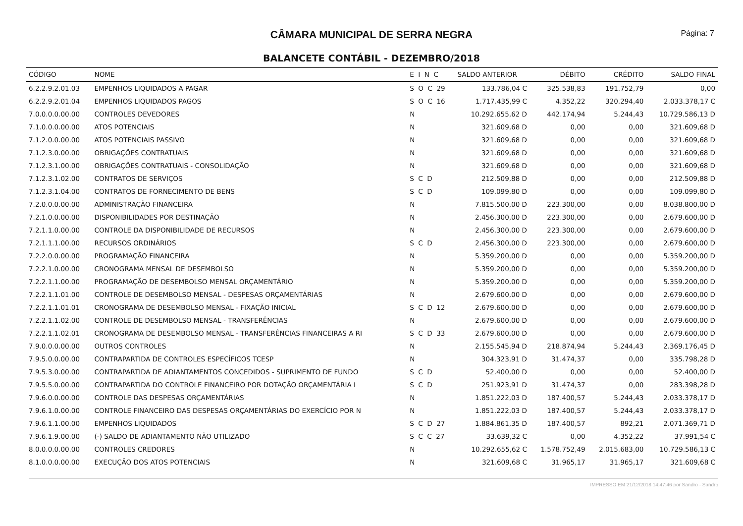CÂMARA MUNICIPAL DE SERRA NEGRA
Página: 7
BALANCETE CONTÁBIL - DEZEMBRO/2018
| CÓDIGO | NOME | E I N C | SALDO ANTERIOR | DÉBITO | CRÉDITO | SALDO FINAL |
| --- | --- | --- | --- | --- | --- | --- |
| 6.2.2.9.2.01.03 | EMPENHOS LIQUIDADOS A PAGAR | S O C 29 | 133.786,04 C | 325.538,83 | 191.752,79 | 0,00 |
| 6.2.2.9.2.01.04 | EMPENHOS LIQUIDADOS PAGOS | S O C 16 | 1.717.435,99 C | 4.352,22 | 320.294,40 | 2.033.378,17 C |
| 7.0.0.0.0.00.00 | CONTROLES DEVEDORES | N | 10.292.655,62 D | 442.174,94 | 5.244,43 | 10.729.586,13 D |
| 7.1.0.0.0.00.00 | ATOS POTENCIAIS | N | 321.609,68 D | 0,00 | 0,00 | 321.609,68 D |
| 7.1.2.0.0.00.00 | ATOS POTENCIAIS PASSIVO | N | 321.609,68 D | 0,00 | 0,00 | 321.609,68 D |
| 7.1.2.3.0.00.00 | OBRIGAÇÕES CONTRATUAIS | N | 321.609,68 D | 0,00 | 0,00 | 321.609,68 D |
| 7.1.2.3.1.00.00 | OBRIGAÇÕES CONTRATUAIS - CONSOLIDAÇÃO | N | 321.609,68 D | 0,00 | 0,00 | 321.609,68 D |
| 7.1.2.3.1.02.00 | CONTRATOS DE SERVIÇOS | S C D | 212.509,88 D | 0,00 | 0,00 | 212.509,88 D |
| 7.1.2.3.1.04.00 | CONTRATOS DE FORNECIMENTO DE BENS | S C D | 109.099,80 D | 0,00 | 0,00 | 109.099,80 D |
| 7.2.0.0.0.00.00 | ADMINISTRAÇÃO FINANCEIRA | N | 7.815.500,00 D | 223.300,00 | 0,00 | 8.038.800,00 D |
| 7.2.1.0.0.00.00 | DISPONIBILIDADES POR DESTINAÇÃO | N | 2.456.300,00 D | 223.300,00 | 0,00 | 2.679.600,00 D |
| 7.2.1.1.0.00.00 | CONTROLE DA DISPONIBILIDADE DE RECURSOS | N | 2.456.300,00 D | 223.300,00 | 0,00 | 2.679.600,00 D |
| 7.2.1.1.1.00.00 | RECURSOS ORDINÁRIOS | S C D | 2.456.300,00 D | 223.300,00 | 0,00 | 2.679.600,00 D |
| 7.2.2.0.0.00.00 | PROGRAMAÇÃO FINANCEIRA | N | 5.359.200,00 D | 0,00 | 0,00 | 5.359.200,00 D |
| 7.2.2.1.0.00.00 | CRONOGRAMA MENSAL DE DESEMBOLSO | N | 5.359.200,00 D | 0,00 | 0,00 | 5.359.200,00 D |
| 7.2.2.1.1.00.00 | PROGRAMAÇÃO DE DESEMBOLSO MENSAL ORÇAMENTÁRIO | N | 5.359.200,00 D | 0,00 | 0,00 | 5.359.200,00 D |
| 7.2.2.1.1.01.00 | CONTROLE DE DESEMBOLSO MENSAL - DESPESAS ORÇAMENTÁRIAS | N | 2.679.600,00 D | 0,00 | 0,00 | 2.679.600,00 D |
| 7.2.2.1.1.01.01 | CRONOGRAMA DE DESEMBOLSO MENSAL - FIXAÇÃO INICIAL | S C D 12 | 2.679.600,00 D | 0,00 | 0,00 | 2.679.600,00 D |
| 7.2.2.1.1.02.00 | CONTROLE DE DESEMBOLSO MENSAL - TRANSFERÊNCIAS | N | 2.679.600,00 D | 0,00 | 0,00 | 2.679.600,00 D |
| 7.2.2.1.1.02.01 | CRONOGRAMA DE DESEMBOLSO MENSAL - TRANSFERÊNCIAS FINANCEIRAS A RI | S C D 33 | 2.679.600,00 D | 0,00 | 0,00 | 2.679.600,00 D |
| 7.9.0.0.0.00.00 | OUTROS CONTROLES | N | 2.155.545,94 D | 218.874,94 | 5.244,43 | 2.369.176,45 D |
| 7.9.5.0.0.00.00 | CONTRAPARTIDA DE CONTROLES ESPECÍFICOS TCESP | N | 304.323,91 D | 31.474,37 | 0,00 | 335.798,28 D |
| 7.9.5.3.0.00.00 | CONTRAPARTIDA DE ADIANTAMENTOS CONCEDIDOS - SUPRIMENTO DE FUNDO | S C D | 52.400,00 D | 0,00 | 0,00 | 52.400,00 D |
| 7.9.5.5.0.00.00 | CONTRAPARTIDA DO CONTROLE FINANCEIRO POR DOTAÇÃO ORÇAMENTÁRIA I | S C D | 251.923,91 D | 31.474,37 | 0,00 | 283.398,28 D |
| 7.9.6.0.0.00.00 | CONTROLE DAS DESPESAS ORÇAMENTÁRIAS | N | 1.851.222,03 D | 187.400,57 | 5.244,43 | 2.033.378,17 D |
| 7.9.6.1.0.00.00 | CONTROLE FINANCEIRO DAS DESPESAS ORÇAMENTÁRIAS DO EXERCÍCIO POR N | N | 1.851.222,03 D | 187.400,57 | 5.244,43 | 2.033.378,17 D |
| 7.9.6.1.1.00.00 | EMPENHOS LIQUIDADOS | S C D 27 | 1.884.861,35 D | 187.400,57 | 892,21 | 2.071.369,71 D |
| 7.9.6.1.9.00.00 | (-) SALDO DE ADIANTAMENTO NÃO UTILIZADO | S C C 27 | 33.639,32 C | 0,00 | 4.352,22 | 37.991,54 C |
| 8.0.0.0.0.00.00 | CONTROLES CREDORES | N | 10.292.655,62 C | 1.578.752,49 | 2.015.683,00 | 10.729.586,13 C |
| 8.1.0.0.0.00.00 | EXECUÇÃO DOS ATOS POTENCIAIS | N | 321.609,68 C | 31.965,17 | 31.965,17 | 321.609,68 C |
IMPRESSO EM 21/12/2018 14:47:46 por Sandro - Sandro